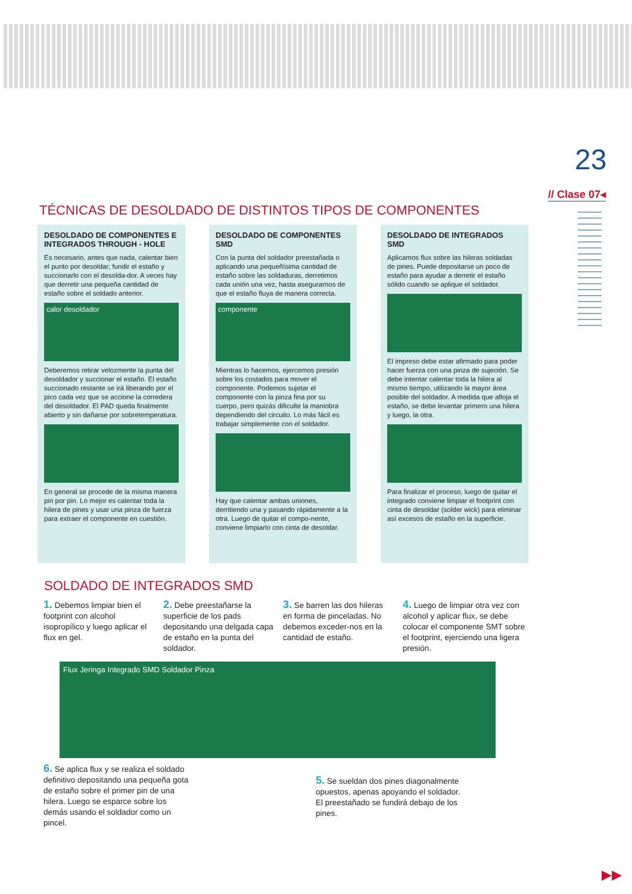23
// Clase 07◂
TÉCNICAS DE DESOLDADO DE DISTINTOS TIPOS DE COMPONENTES
DESOLDADO DE COMPONENTES E INTEGRADOS THROUGH - HOLE
Es necesario, antes que nada, calentar bien el punto por desoldar; fundir el estaño y succionarlo con el desolda-dor. A veces hay que derretir una pequeña cantidad de estaño sobre el soldado anterior.
calor desoldador
Deberemos retirar velozmente la punta del desoldador y succionar el estaño. El estaño succionado restante se irá liberando por el pico cada vez que se accione la corredera del desoldador. El PAD queda finalmente abierto y sin dañarse por sobretemperatura.
En general se procede de la misma manera pin por pin. Lo mejor es calentar toda la hilera de pines y usar una pinza de fuerza para extraer el componente en cuestión.
DESOLDADO DE COMPONENTES SMD
Con la punta del soldador preestañada o aplicando una pequeñísima cantidad de estaño sobre las soldaduras, derretimos cada unión una vez, hasta asegurarnos de que el estaño fluya de manera correcta.
componente
Mientras lo hacemos, ejercemos presión sobre los costados para mover el componente. Podemos sujetar el componente con la pinza fina por su cuerpo, pero quizás dificulte la maniobra dependiendo del circuito. Lo más fácil es trabajar simplemente con el soldador.
Hay que calentar ambas uniones, derritiendo una y pasando rápidamente a la otra. Luego de quitar el compo-nente, conviene limpiarlo con cinta de desoldar.
DESOLDADO DE INTEGRADOS SMD
Aplicamos flux sobre las hileras soldadas de pines. Puede depositarse un poco de estaño para ayudar a derretir el estaño sólido cuando se aplique el soldador.
El impreso debe estar afirmado para poder hacer fuerza con una pinza de sujeción. Se debe intentar calentar toda la hilera al mismo tiempo, utilizando la mayor área posible del soldador. A medida que afloja el estaño, se debe levantar primero una hilera y luego, la otra.
Para finalizar el proceso, luego de quitar el integrado conviene limpiar el footprint con cinta de desoldar (solder wick) para eliminar así excesos de estaño en la superficie.
SOLDADO DE INTEGRADOS SMD
1. Debemos limpiar bien el footprint con alcohol isopropílico y luego aplicar el flux en gel.
2. Debe preestañarse la superficie de los pads depositando una delgada capa de estaño en la punta del soldador.
3. Se barren las dos hileras en forma de pinceladas. No debemos exceder-nos en la cantidad de estaño.
4. Luego de limpiar otra vez con alcohol y aplicar flux, se debe colocar el componente SMT sobre el footprint, ejerciendo una ligera presión.
Flux Jeringa Integrado SMD Soldador Pinza
6. Se aplica flux y se realiza el soldado definitivo depositando una pequeña gota de estaño sobre el primer pin de una hilera. Luego se esparce sobre los demás usando el soldador como un pincel.
5. Se sueldan dos pines diagonalmente opuestos, apenas apoyando el soldador. El preestañado se fundirá debajo de los pines.
▶▶